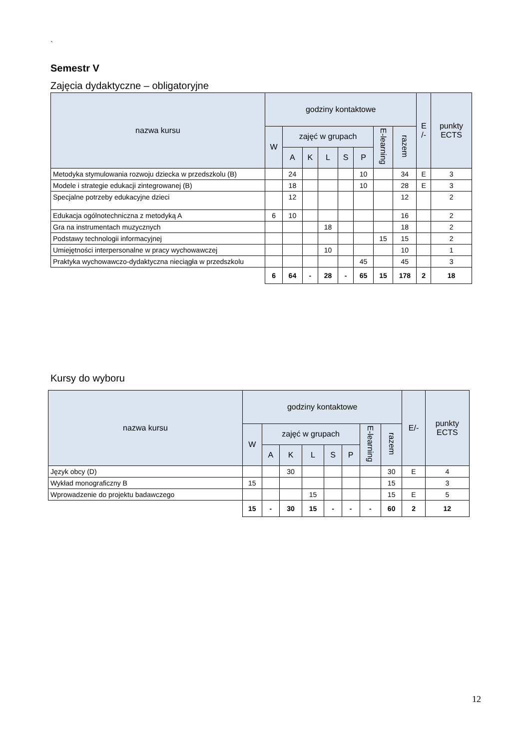`
Semestr V
Zajęcia dydaktyczne – obligatoryjne
| nazwa kursu | godziny kontaktowe | | | | | | | | E /- | punkty ECTS |
| --- | --- | --- | --- | --- | --- | --- | --- | --- | --- | --- |
| | W | zajęć w grupach | | | | | E-learning | razem | | |
| | | A | K | L | S | P | | | | |
| Metodyka stymulowania rozwoju dziecka w przedszkolu (B) | | 24 | | | | 10 | | 34 | E | 3 |
| Modele i strategie edukacji zintegrowanej (B) | | 18 | | | | 10 | | 28 | E | 3 |
| Specjalne potrzeby edukacyjne dzieci | | 12 | | | | | | 12 | | 2 |
| Edukacja ogólnotechniczna z metodyką A | 6 | 10 | | | | | | 16 | | 2 |
| Gra na instrumentach muzycznych | | | | 18 | | | | 18 | | 2 |
| Podstawy technologii informacyjnej | | | | | | | 15 | 15 | | 2 |
| Umiejętności interpersonalne w pracy wychowawczej | | | | 10 | | | | 10 | | 1 |
| Praktyka wychowawczo-dydaktyczna nieciągła w przedszkolu | | | | | | 45 | | 45 | | 3 |
| | 6 | 64 | - | 28 | - | 65 | 15 | 178 | 2 | 18 |
Kursy do wyboru
| nazwa kursu | godziny kontaktowe | | | | | | | | E/- | punkty ECTS |
| --- | --- | --- | --- | --- | --- | --- | --- | --- | --- | --- |
| | W | zajęć w grupach | | | | | E-learning | razem | | |
| | | A | K | L | S | P | | | | |
| Język obcy (D) | | | 30 | | | | | 30 | E | 4 |
| Wykład monograficzny B | 15 | | | | | | | 15 | | 3 |
| Wprowadzenie do projektu badawczego | | | | 15 | | | | 15 | E | 5 |
| | 15 | - | 30 | 15 | - | - | - | 60 | 2 | 12 |
12